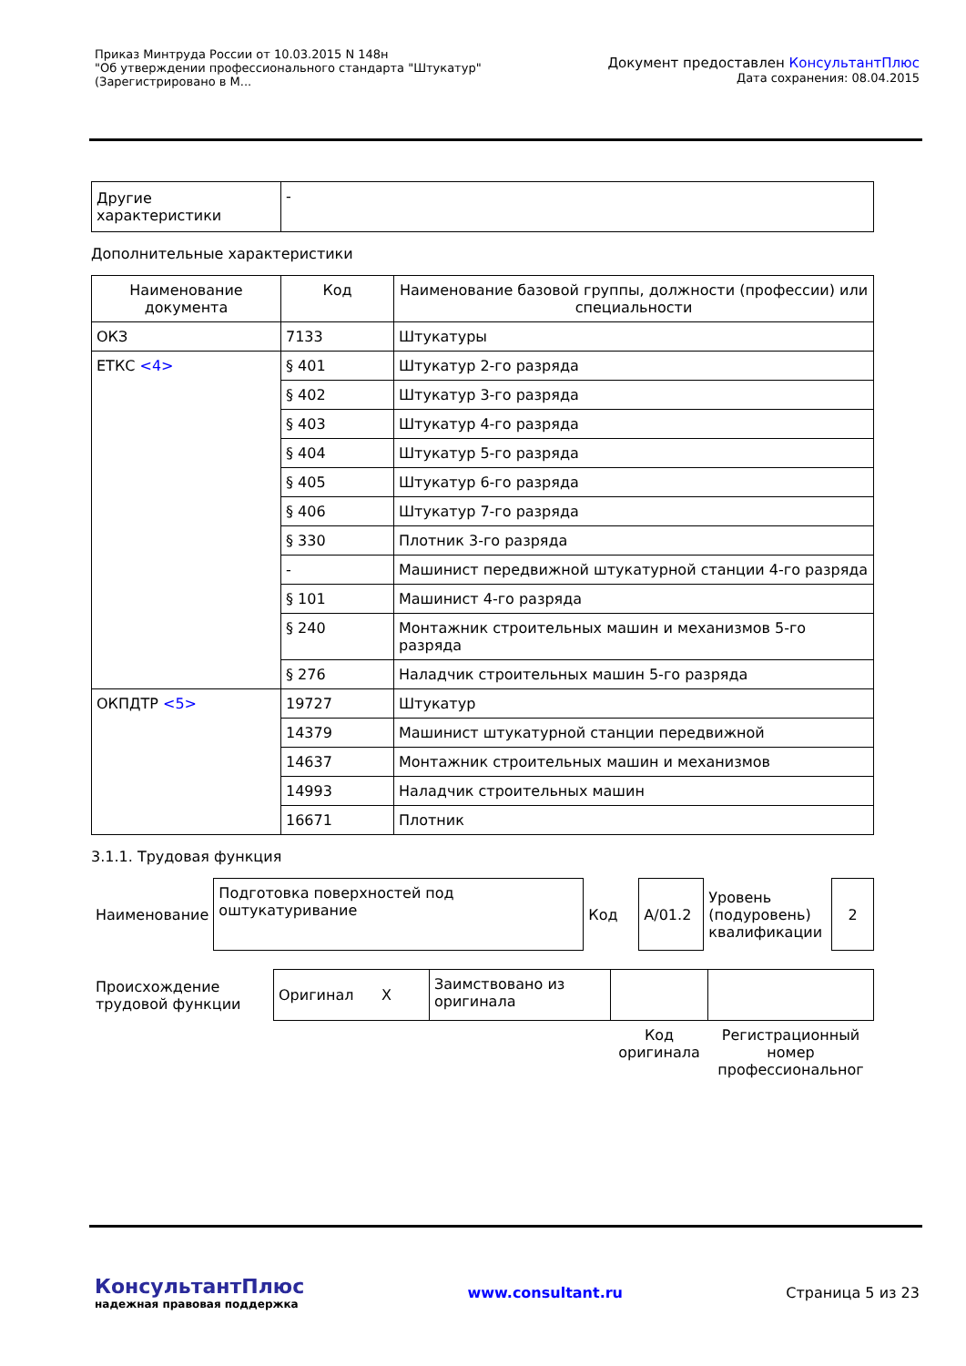Приказ Минтруда России от 10.03.2015 N 148н
"Об утверждении профессионального стандарта "Штукатур"
(Зарегистрировано в М...
Документ предоставлен КонсультантПлюс
Дата сохранения: 08.04.2015
| Другие характеристики | - |
Дополнительные характеристики
| Наименование документа | Код | Наименование базовой группы, должности (профессии) или специальности |
| --- | --- | --- |
| ОКЗ | 7133 | Штукатуры |
| ЕТКС <4> | § 401 | Штукатур 2-го разряда |
| | § 402 | Штукатур 3-го разряда |
| | § 403 | Штукатур 4-го разряда |
| | § 404 | Штукатур 5-го разряда |
| | § 405 | Штукатур 6-го разряда |
| | § 406 | Штукатур 7-го разряда |
| | § 330 | Плотник 3-го разряда |
| | - | Машинист передвижной штукатурной станции 4-го разряда |
| | § 101 | Машинист 4-го разряда |
| | § 240 | Монтажник строительных машин и механизмов 5-го разряда |
| | § 276 | Наладчик строительных машин 5-го разряда |
| ОКПДТР <5> | 19727 | Штукатур |
| | 14379 | Машинист штукатурной станции передвижной |
| | 14637 | Монтажник строительных машин и механизмов |
| | 14993 | Наладчик строительных машин |
| | 16671 | Плотник |
3.1.1. Трудовая функция
| Наименование | Подготовка поверхностей под оштукатуривание | Код | A/01.2 | Уровень (подуровень) квалификации | 2 |
| Происхождение трудовой функции | Оригинал X | Заимствовано из оригинала | | |
| | | | Код оригинала | Регистрационный номер профессиональног |
КонсультантПлюс
надежная правовая поддержка
www.consultant.ru Страница 5 из 23